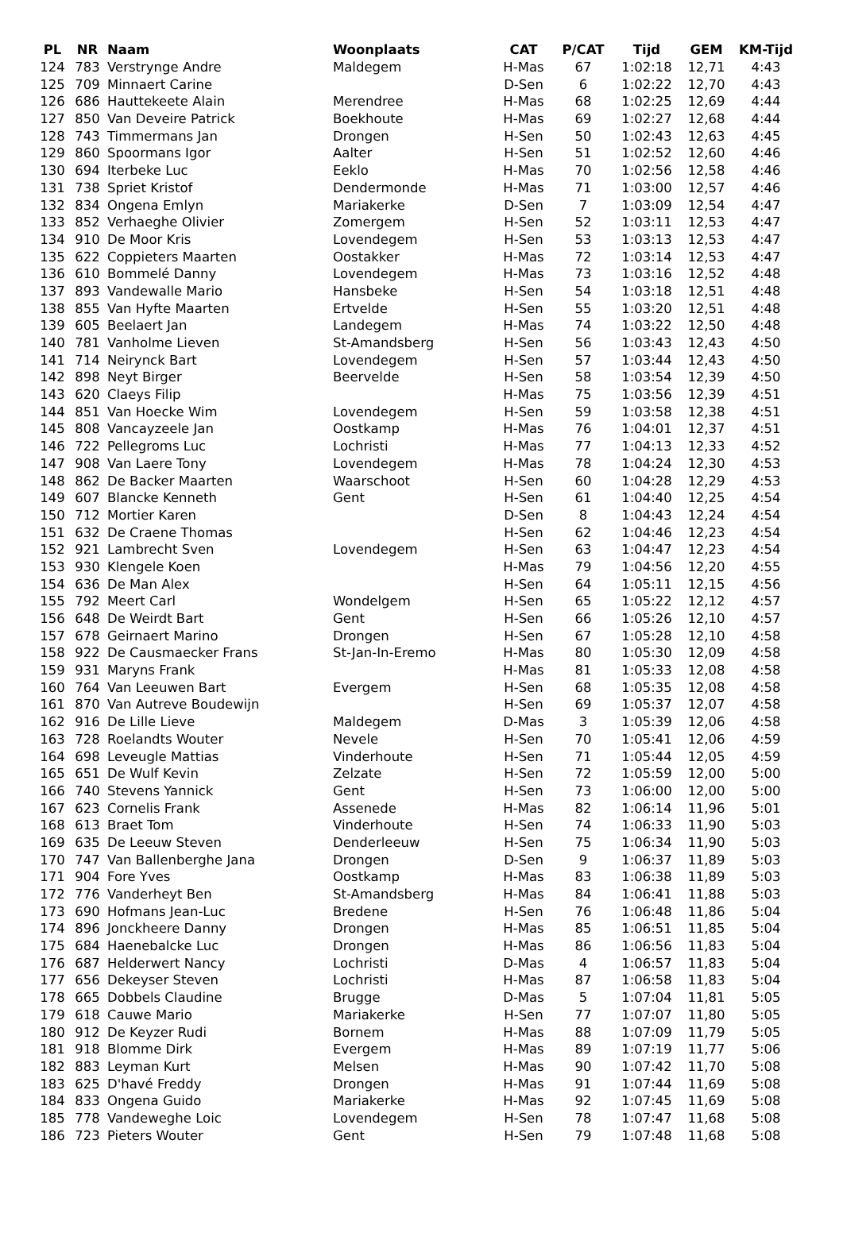| PL | NR | Naam | Woonplaats | CAT | P/CAT | Tijd | GEM | KM-Tijd |
| --- | --- | --- | --- | --- | --- | --- | --- | --- |
| 124 | 783 | Verstrynge Andre | Maldegem | H-Mas | 67 | 1:02:18 | 12,71 | 4:43 |
| 125 | 709 | Minnaert Carine | | D-Sen | 6 | 1:02:22 | 12,70 | 4:43 |
| 126 | 686 | Hauttekeete Alain | Merendree | H-Mas | 68 | 1:02:25 | 12,69 | 4:44 |
| 127 | 850 | Van Deveire Patrick | Boekhoute | H-Mas | 69 | 1:02:27 | 12,68 | 4:44 |
| 128 | 743 | Timmermans Jan | Drongen | H-Sen | 50 | 1:02:43 | 12,63 | 4:45 |
| 129 | 860 | Spoormans Igor | Aalter | H-Sen | 51 | 1:02:52 | 12,60 | 4:46 |
| 130 | 694 | Iterbeke Luc | Eeklo | H-Mas | 70 | 1:02:56 | 12,58 | 4:46 |
| 131 | 738 | Spriet Kristof | Dendermonde | H-Mas | 71 | 1:03:00 | 12,57 | 4:46 |
| 132 | 834 | Ongena Emlyn | Mariakerke | D-Sen | 7 | 1:03:09 | 12,54 | 4:47 |
| 133 | 852 | Verhaeghe Olivier | Zomergem | H-Sen | 52 | 1:03:11 | 12,53 | 4:47 |
| 134 | 910 | De Moor Kris | Lovendegem | H-Sen | 53 | 1:03:13 | 12,53 | 4:47 |
| 135 | 622 | Coppieters Maarten | Oostakker | H-Mas | 72 | 1:03:14 | 12,53 | 4:47 |
| 136 | 610 | Bommelé Danny | Lovendegem | H-Mas | 73 | 1:03:16 | 12,52 | 4:48 |
| 137 | 893 | Vandewalle Mario | Hansbeke | H-Sen | 54 | 1:03:18 | 12,51 | 4:48 |
| 138 | 855 | Van Hyfte Maarten | Ertvelde | H-Sen | 55 | 1:03:20 | 12,51 | 4:48 |
| 139 | 605 | Beelaert Jan | Landegem | H-Mas | 74 | 1:03:22 | 12,50 | 4:48 |
| 140 | 781 | Vanholme Lieven | St-Amandsberg | H-Sen | 56 | 1:03:43 | 12,43 | 4:50 |
| 141 | 714 | Neirynck Bart | Lovendegem | H-Sen | 57 | 1:03:44 | 12,43 | 4:50 |
| 142 | 898 | Neyt Birger | Beervelde | H-Sen | 58 | 1:03:54 | 12,39 | 4:50 |
| 143 | 620 | Claeys Filip | | H-Mas | 75 | 1:03:56 | 12,39 | 4:51 |
| 144 | 851 | Van Hoecke Wim | Lovendegem | H-Sen | 59 | 1:03:58 | 12,38 | 4:51 |
| 145 | 808 | Vancayzeele Jan | Oostkamp | H-Mas | 76 | 1:04:01 | 12,37 | 4:51 |
| 146 | 722 | Pellegroms Luc | Lochristi | H-Mas | 77 | 1:04:13 | 12,33 | 4:52 |
| 147 | 908 | Van Laere Tony | Lovendegem | H-Mas | 78 | 1:04:24 | 12,30 | 4:53 |
| 148 | 862 | De Backer Maarten | Waarschoot | H-Sen | 60 | 1:04:28 | 12,29 | 4:53 |
| 149 | 607 | Blancke Kenneth | Gent | H-Sen | 61 | 1:04:40 | 12,25 | 4:54 |
| 150 | 712 | Mortier Karen | | D-Sen | 8 | 1:04:43 | 12,24 | 4:54 |
| 151 | 632 | De Craene Thomas | | H-Sen | 62 | 1:04:46 | 12,23 | 4:54 |
| 152 | 921 | Lambrecht Sven | Lovendegem | H-Sen | 63 | 1:04:47 | 12,23 | 4:54 |
| 153 | 930 | Klengele Koen | | H-Mas | 79 | 1:04:56 | 12,20 | 4:55 |
| 154 | 636 | De Man Alex | | H-Sen | 64 | 1:05:11 | 12,15 | 4:56 |
| 155 | 792 | Meert Carl | Wondelgem | H-Sen | 65 | 1:05:22 | 12,12 | 4:57 |
| 156 | 648 | De Weirdt Bart | Gent | H-Sen | 66 | 1:05:26 | 12,10 | 4:57 |
| 157 | 678 | Geirnaert Marino | Drongen | H-Sen | 67 | 1:05:28 | 12,10 | 4:58 |
| 158 | 922 | De Causmaecker Frans | St-Jan-In-Eremo | H-Mas | 80 | 1:05:30 | 12,09 | 4:58 |
| 159 | 931 | Maryns Frank | | H-Mas | 81 | 1:05:33 | 12,08 | 4:58 |
| 160 | 764 | Van Leeuwen Bart | Evergem | H-Sen | 68 | 1:05:35 | 12,08 | 4:58 |
| 161 | 870 | Van Autreve Boudewijn | | H-Sen | 69 | 1:05:37 | 12,07 | 4:58 |
| 162 | 916 | De Lille Lieve | Maldegem | D-Mas | 3 | 1:05:39 | 12,06 | 4:58 |
| 163 | 728 | Roelandts Wouter | Nevele | H-Sen | 70 | 1:05:41 | 12,06 | 4:59 |
| 164 | 698 | Leveugle Mattias | Vinderhoute | H-Sen | 71 | 1:05:44 | 12,05 | 4:59 |
| 165 | 651 | De Wulf Kevin | Zelzate | H-Sen | 72 | 1:05:59 | 12,00 | 5:00 |
| 166 | 740 | Stevens Yannick | Gent | H-Sen | 73 | 1:06:00 | 12,00 | 5:00 |
| 167 | 623 | Cornelis Frank | Assenede | H-Mas | 82 | 1:06:14 | 11,96 | 5:01 |
| 168 | 613 | Braet Tom | Vinderhoute | H-Sen | 74 | 1:06:33 | 11,90 | 5:03 |
| 169 | 635 | De Leeuw Steven | Denderleeuw | H-Sen | 75 | 1:06:34 | 11,90 | 5:03 |
| 170 | 747 | Van Ballenberghe Jana | Drongen | D-Sen | 9 | 1:06:37 | 11,89 | 5:03 |
| 171 | 904 | Fore Yves | Oostkamp | H-Mas | 83 | 1:06:38 | 11,89 | 5:03 |
| 172 | 776 | Vanderheyt Ben | St-Amandsberg | H-Mas | 84 | 1:06:41 | 11,88 | 5:03 |
| 173 | 690 | Hofmans Jean-Luc | Bredene | H-Sen | 76 | 1:06:48 | 11,86 | 5:04 |
| 174 | 896 | Jonckheere Danny | Drongen | H-Mas | 85 | 1:06:51 | 11,85 | 5:04 |
| 175 | 684 | Haenebalcke Luc | Drongen | H-Mas | 86 | 1:06:56 | 11,83 | 5:04 |
| 176 | 687 | Helderwert Nancy | Lochristi | D-Mas | 4 | 1:06:57 | 11,83 | 5:04 |
| 177 | 656 | Dekeyser Steven | Lochristi | H-Mas | 87 | 1:06:58 | 11,83 | 5:04 |
| 178 | 665 | Dobbels Claudine | Brugge | D-Mas | 5 | 1:07:04 | 11,81 | 5:05 |
| 179 | 618 | Cauwe Mario | Mariakerke | H-Sen | 77 | 1:07:07 | 11,80 | 5:05 |
| 180 | 912 | De Keyzer Rudi | Bornem | H-Mas | 88 | 1:07:09 | 11,79 | 5:05 |
| 181 | 918 | Blomme Dirk | Evergem | H-Mas | 89 | 1:07:19 | 11,77 | 5:06 |
| 182 | 883 | Leyman Kurt | Melsen | H-Mas | 90 | 1:07:42 | 11,70 | 5:08 |
| 183 | 625 | D'havé Freddy | Drongen | H-Mas | 91 | 1:07:44 | 11,69 | 5:08 |
| 184 | 833 | Ongena Guido | Mariakerke | H-Mas | 92 | 1:07:45 | 11,69 | 5:08 |
| 185 | 778 | Vandeweghe Loic | Lovendegem | H-Sen | 78 | 1:07:47 | 11,68 | 5:08 |
| 186 | 723 | Pieters Wouter | Gent | H-Sen | 79 | 1:07:48 | 11,68 | 5:08 |